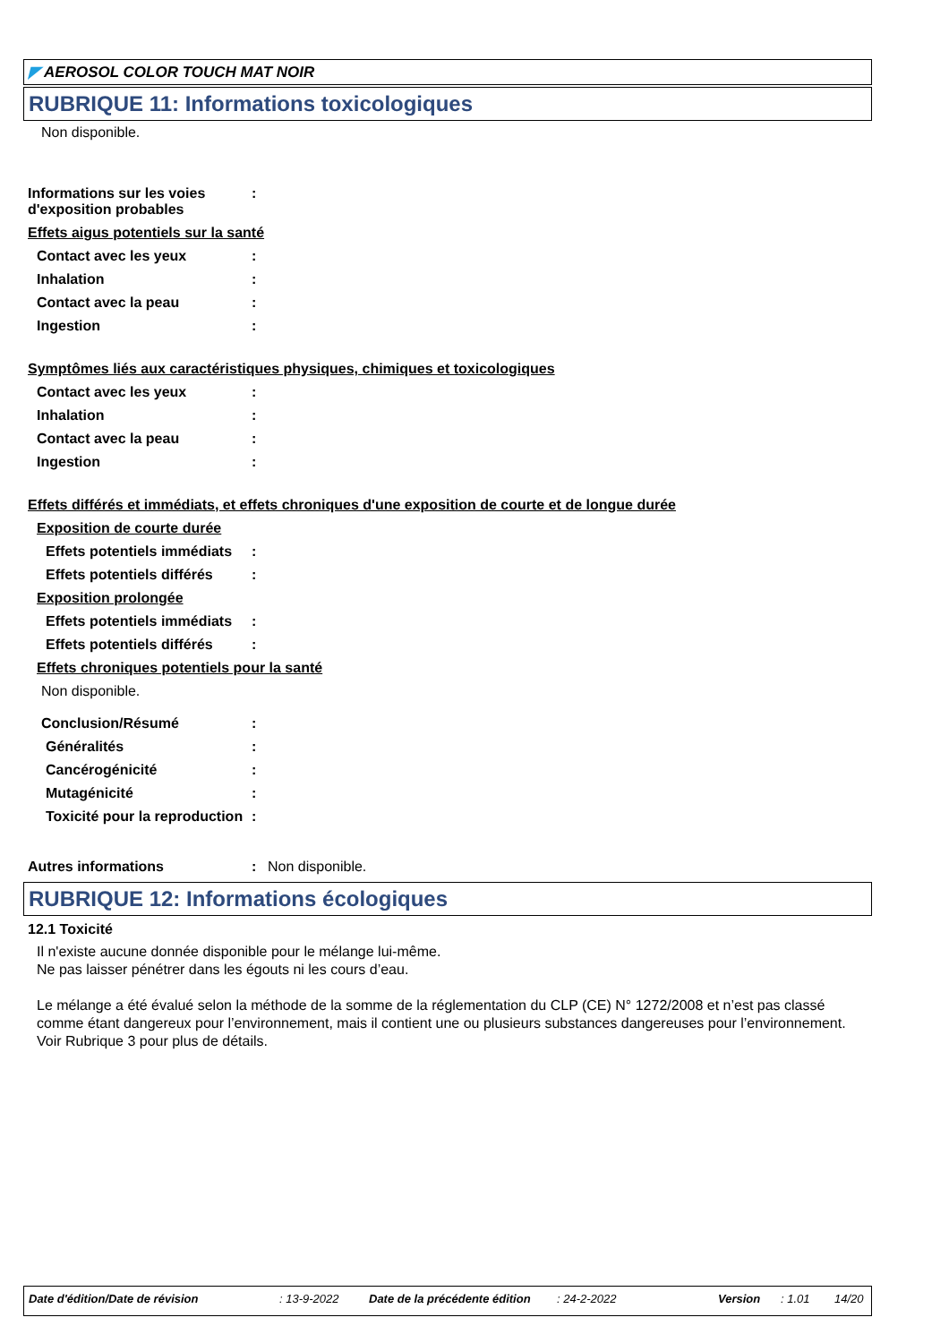◤ AEROSOL COLOR TOUCH MAT NOIR
RUBRIQUE 11: Informations toxicologiques
Non disponible.
Informations sur les voies d'exposition probables
:
Effets aigus potentiels sur la santé
Contact avec les yeux :
Inhalation :
Contact avec la peau :
Ingestion :
Symptômes liés aux caractéristiques physiques, chimiques et toxicologiques
Contact avec les yeux :
Inhalation :
Contact avec la peau :
Ingestion :
Effets différés et immédiats, et effets chroniques d'une exposition de courte et de longue durée
Exposition de courte durée
Effets potentiels immédiats
:
Effets potentiels différés
:
Exposition prolongée
Effets potentiels immédiats
:
Effets potentiels différés
:
Effets chroniques potentiels pour la santé
Non disponible.
Conclusion/Résumé :
Généralités :
Cancérogénicité :
Mutagénicité :
Toxicité pour la reproduction
:
Autres informations : Non disponible.
RUBRIQUE 12: Informations écologiques
12.1 Toxicité
Il n'existe aucune donnée disponible pour le mélange lui-même.
Ne pas laisser pénétrer dans les égouts ni les cours d’eau.
Le mélange a été évalué selon la méthode de la somme de la réglementation du CLP (CE) N° 1272/2008 et n’est pas classé comme étant dangereux pour l’environnement, mais il contient une ou plusieurs substances dangereuses pour l’environnement. Voir Rubrique 3 pour plus de détails.
Date d'édition/Date de révision: 13-9-2022 Date de la précédente édition: 24-2-2022 Version: 1.01 14/20